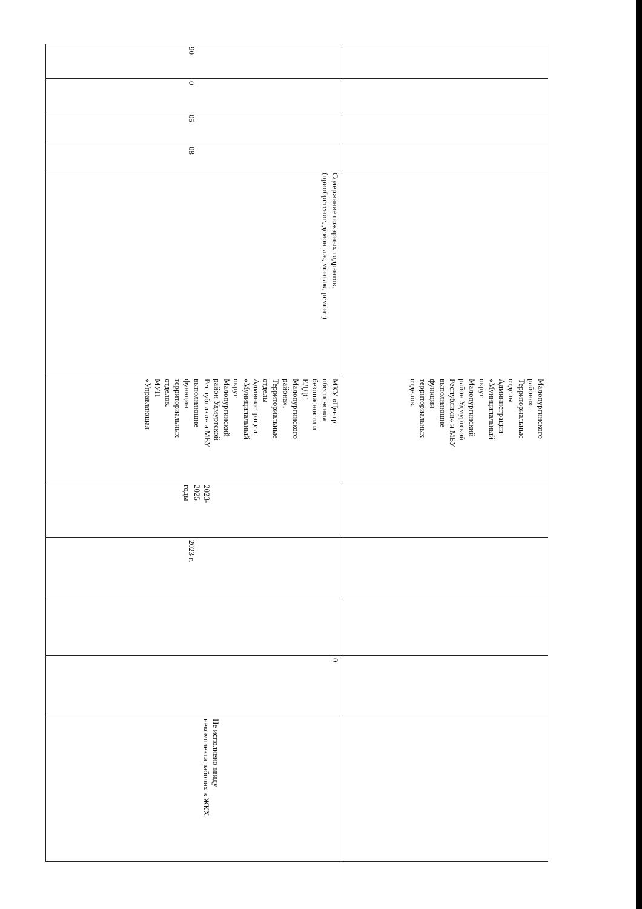| | | | | | Малопургинского района». Территориальные отделы Администрации «Муниципальный округ Малопургинский район Удмуртской Республики» и МБУ выполняющие функции территориальных отделов. | | | | | |
| 90 | 0 | 05 | 08 | Содержание пожарных гидрантов. (приобретение, демонтаж, монтаж, ремонт) | МКУ «Центр обеспечения безопасности и ЕДДС Малопургинского района». Территориальные отделы Администрации «Муниципальный округ Малопургинский район Удмуртской Республики» и МБУ выполняющие функции территориальных отделов. МУП «Управляющая | 2023- 2025 годы | 2023 г. | | 0 | Не исполнено ввиду некомплекта рабочих в ЖКХ. |